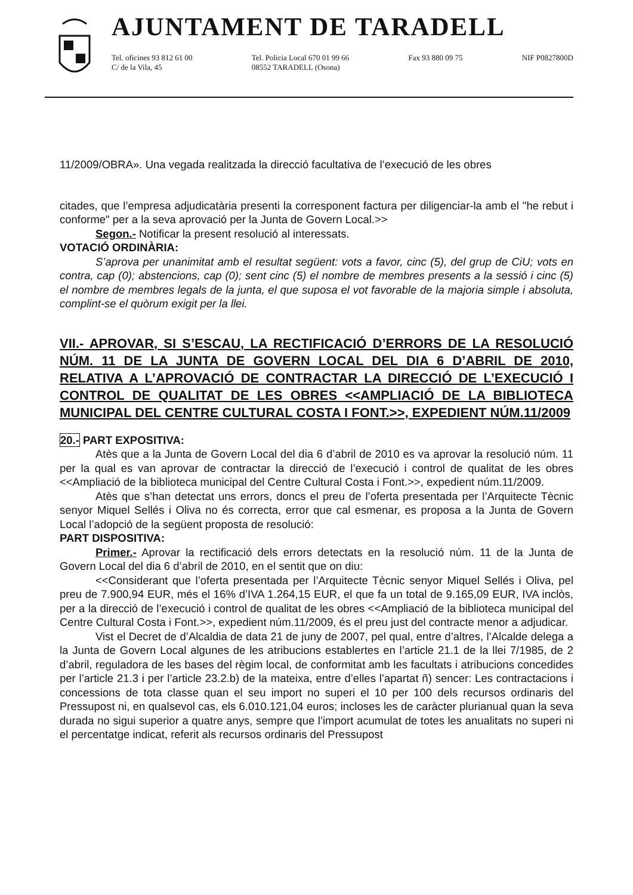AJUNTAMENT DE TARADELL
Tel. oficines 93 812 61 00
C/ de la Vila, 45
Tel. Policia Local 670 01 99 66
08552 TARADELL (Osona)
Fax 93 880 09 75 NIF P0827800D
11/2009/OBRA». Una vegada realitzada la direcció facultativa de l’execució de les obres
citades, que l’empresa adjudicatària presenti la corresponent factura per diligenciar-la amb el "he rebut i conforme" per a la seva aprovació per la Junta de Govern Local.>>
Segon.- Notificar la present resolució al interessats.
VOTACIÓ ORDINÀRIA:
S’aprova per unanimitat amb el resultat següent: vots a favor, cinc (5), del grup de CiU; vots en contra, cap (0); abstencions, cap (0); sent cinc (5) el nombre de membres presents a la sessió i cinc (5) el nombre de membres legals de la junta, el que suposa el vot favorable de la majoria simple i absoluta, complint-se el quòrum exigit per la llei.
VII.- APROVAR, SI S’ESCAU, LA RECTIFICACIÓ D’ERRORS DE LA RESOLUCIÓ NÚM. 11 DE LA JUNTA DE GOVERN LOCAL DEL DIA 6 D’ABRIL DE 2010, RELATIVA A L’APROVACIÓ DE CONTRACTAR LA DIRECCIÓ DE L’EXECUCIÓ I CONTROL DE QUALITAT DE LES OBRES <<AMPLIACIÓ DE LA BIBLIOTECA MUNICIPAL DEL CENTRE CULTURAL COSTA I FONT.>>, EXPEDIENT NÚM.11/2009
20.- PART EXPOSITIVA:
Atès que a la Junta de Govern Local del dia 6 d’abril de 2010 es va aprovar la resolució núm. 11 per la qual es van aprovar de contractar la direcció de l’execució i control de qualitat de les obres <<Ampliació de la biblioteca municipal del Centre Cultural Costa i Font.>>, expedient núm.11/2009.
Atès que s’han detectat uns errors, doncs el preu de l’oferta presentada per l’Arquitecte Tècnic senyor Miquel Sellés i Oliva no és correcta, error que cal esmenar, es proposa a la Junta de Govern Local l’adopció de la següent proposta de resolució:
PART DISPOSITIVA:
Primer.- Aprovar la rectificació dels errors detectats en la resolució núm. 11 de la Junta de Govern Local del dia 6 d’abril de 2010, en el sentit que on diu:
<<Considerant que l’oferta presentada per l’Arquitecte Tècnic senyor Miquel Sellés i Oliva, pel preu de 7.900,94 EUR, més el 16% d’IVA 1.264,15 EUR, el que fa un total de 9.165,09 EUR, IVA inclòs, per a la direcció de l’execució i control de qualitat de les obres <<Ampliació de la biblioteca municipal del Centre Cultural Costa i Font.>>, expedient núm.11/2009, és el preu just del contracte menor a adjudicar.
Vist el Decret de d’Alcaldia de data 21 de juny de 2007, pel qual, entre d’altres, l’Alcalde delega a la Junta de Govern Local algunes de les atribucions establertes en l’article 21.1 de la llei 7/1985, de 2 d’abril, reguladora de les bases del règim local, de conformitat amb les facultats i atribucions concedides per l’article 21.3 i per l’article 23.2.b) de la mateixa, entre d’elles l’apartat ñ) sencer: Les contractacions i concessions de tota classe quan el seu import no superi el 10 per 100 dels recursos ordinaris del Pressupost ni, en qualsevol cas, els 6.010.121,04 euros; incloses les de caràcter plurianual quan la seva durada no sigui superior a quatre anys, sempre que l’import acumulat de totes les anualitats no superi ni el percentatge indicat, referit als recursos ordinaris del Pressupost